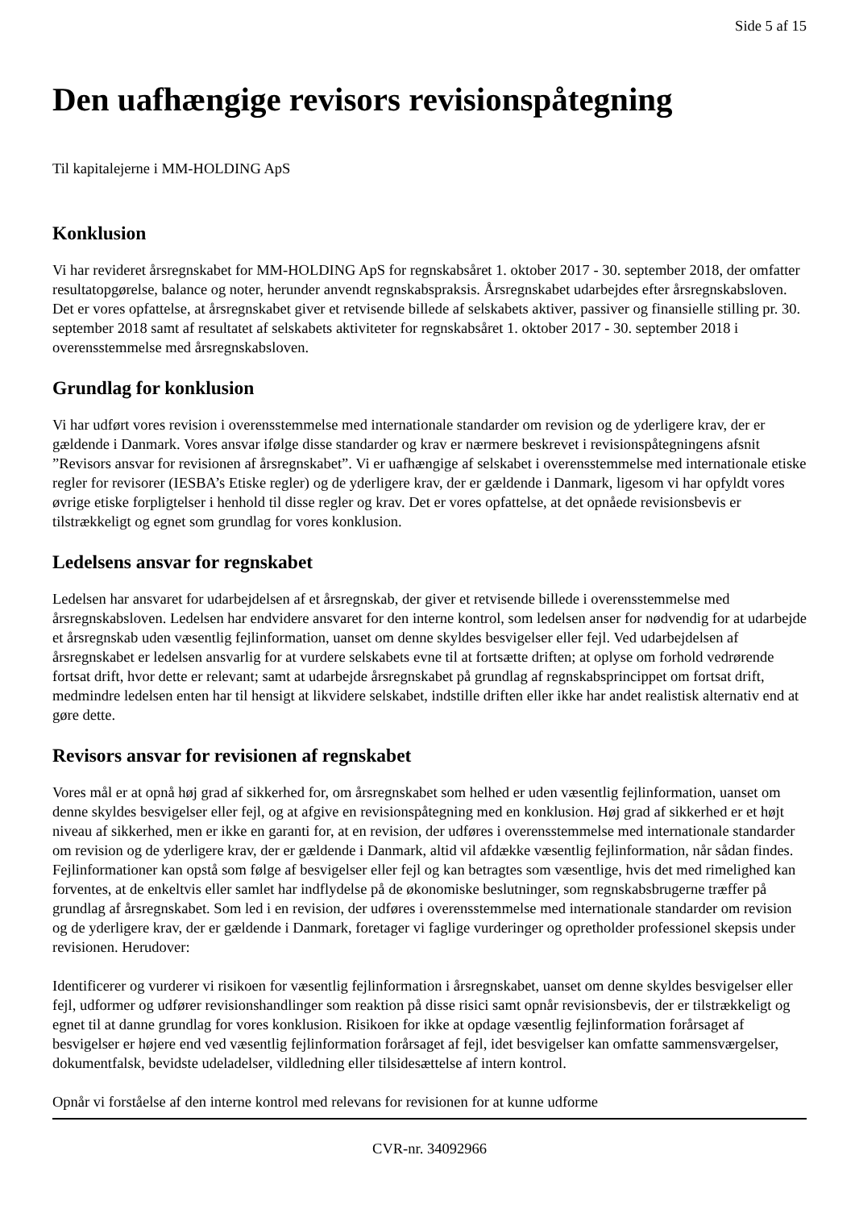Side 5 af 15
Den uafhængige revisors revisionspåtegning
Til kapitalejerne i MM-HOLDING ApS
Konklusion
Vi har revideret årsregnskabet for MM-HOLDING ApS for regnskabsåret 1. oktober 2017 - 30. september 2018, der omfatter resultatopgørelse, balance og noter, herunder anvendt regnskabspraksis. Årsregnskabet udarbejdes efter årsregnskabsloven. Det er vores opfattelse, at årsregnskabet giver et retvisende billede af selskabets aktiver, passiver og finansielle stilling pr. 30. september 2018 samt af resultatet af selskabets aktiviteter for regnskabsåret 1. oktober 2017 - 30. september 2018 i overensstemmelse med årsregnskabsloven.
Grundlag for konklusion
Vi har udført vores revision i overensstemmelse med internationale standarder om revision og de yderligere krav, der er gældende i Danmark. Vores ansvar ifølge disse standarder og krav er nærmere beskrevet i revisionspåtegningens afsnit ”Revisors ansvar for revisionen af årsregnskabet”. Vi er uafhængige af selskabet i overensstemmelse med internationale etiske regler for revisorer (IESBA’s Etiske regler) og de yderligere krav, der er gældende i Danmark, ligesom vi har opfyldt vores øvrige etiske forpligtelser i henhold til disse regler og krav. Det er vores opfattelse, at det opnåede revisionsbevis er tilstrækkeligt og egnet som grundlag for vores konklusion.
Ledelsens ansvar for regnskabet
Ledelsen har ansvaret for udarbejdelsen af et årsregnskab, der giver et retvisende billede i overensstemmelse med årsregnskabsloven. Ledelsen har endvidere ansvaret for den interne kontrol, som ledelsen anser for nødvendig for at udarbejde et årsregnskab uden væsentlig fejlinformation, uanset om denne skyldes besvigelser eller fejl. Ved udarbejdelsen af årsregnskabet er ledelsen ansvarlig for at vurdere selskabets evne til at fortsætte driften; at oplyse om forhold vedrørende fortsat drift, hvor dette er relevant; samt at udarbejde årsregnskabet på grundlag af regnskabsprincippet om fortsat drift, medmindre ledelsen enten har til hensigt at likvidere selskabet, indstille driften eller ikke har andet realistisk alternativ end at gøre dette.
Revisors ansvar for revisionen af regnskabet
Vores mål er at opnå høj grad af sikkerhed for, om årsregnskabet som helhed er uden væsentlig fejlinformation, uanset om denne skyldes besvigelser eller fejl, og at afgive en revisionspåtegning med en konklusion. Høj grad af sikkerhed er et højt niveau af sikkerhed, men er ikke en garanti for, at en revision, der udføres i overensstemmelse med internationale standarder om revision og de yderligere krav, der er gældende i Danmark, altid vil afdække væsentlig fejlinformation, når sådan findes. Fejlinformationer kan opstå som følge af besvigelser eller fejl og kan betragtes som væsentlige, hvis det med rimelighed kan forventes, at de enkeltvis eller samlet har indflydelse på de økonomiske beslutninger, som regnskabsbrugerne træffer på grundlag af årsregnskabet. Som led i en revision, der udføres i overensstemmelse med internationale standarder om revision og de yderligere krav, der er gældende i Danmark, foretager vi faglige vurderinger og opretholder professionel skepsis under revisionen. Herudover:
Identificerer og vurderer vi risikoen for væsentlig fejlinformation i årsregnskabet, uanset om denne skyldes besvigelser eller fejl, udformer og udfører revisionshandlinger som reaktion på disse risici samt opnår revisionsbevis, der er tilstrækkeligt og egnet til at danne grundlag for vores konklusion. Risikoen for ikke at opdage væsentlig fejlinformation forårsaget af besvigelser er højere end ved væsentlig fejlinformation forårsaget af fejl, idet besvigelser kan omfatte sammensværgelser, dokumentfalsk, bevidste udeladelser, vildledning eller tilsidesættelse af intern kontrol.
Opnår vi forståelse af den interne kontrol med relevans for revisionen for at kunne udforme
CVR-nr. 34092966